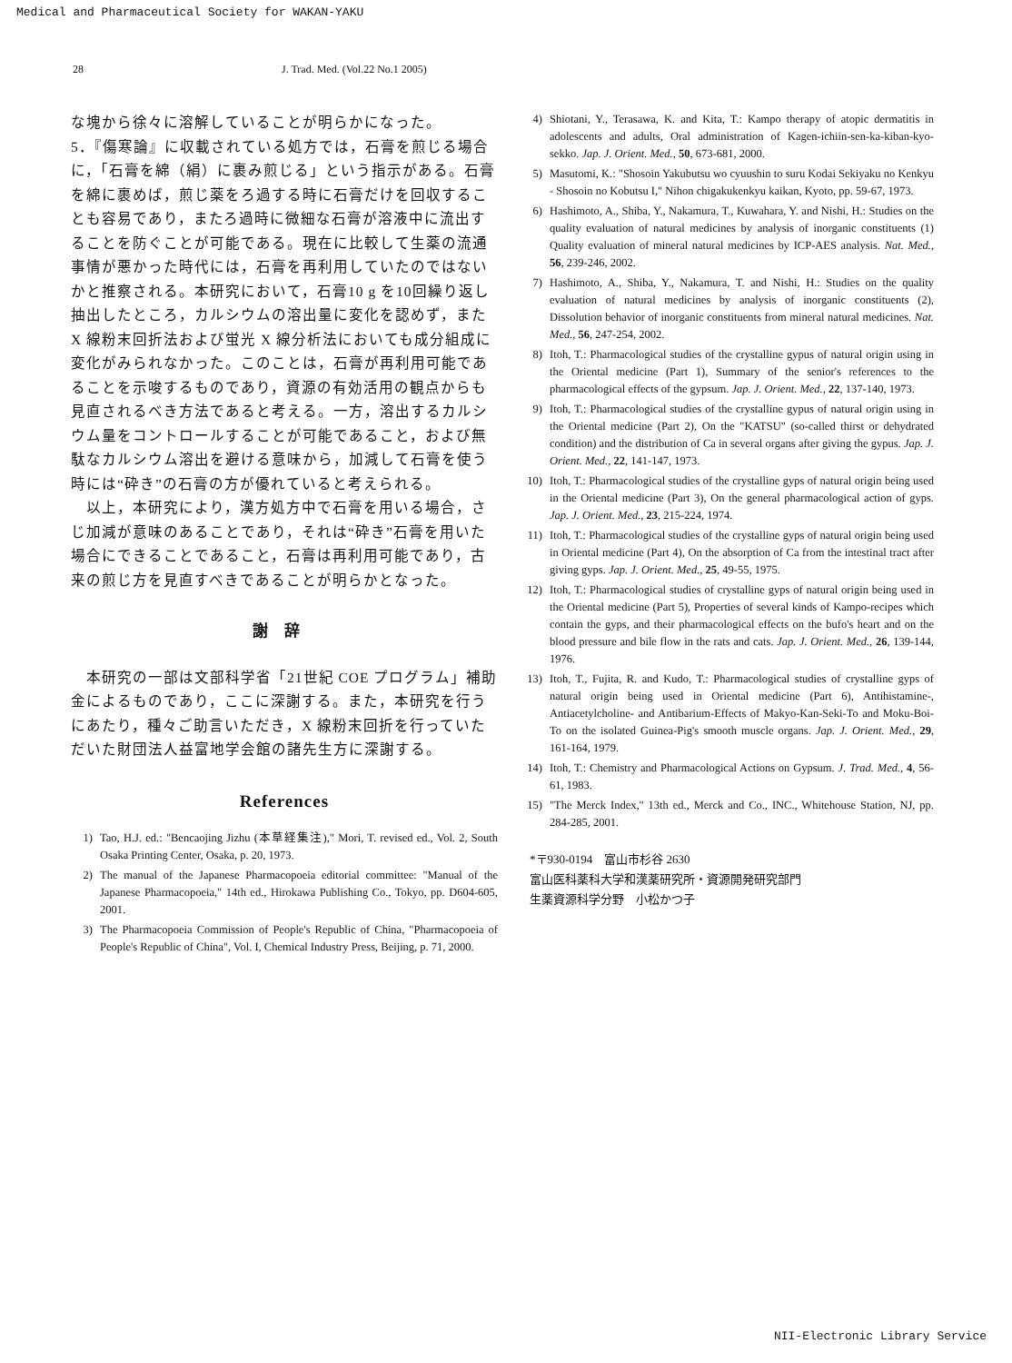Medical and Pharmaceutical Society for WAKAN-YAKU
28 J. Trad. Med. (Vol.22 No.1 2005)
な塊から徐々に溶解していることが明らかになった。
5．『傷寒論』に収載されている処方では，石膏を煎じる場合に，「石膏を綿（絹）に裹み煎じる」という指示がある。石膏を綿に裹めば，煎じ薬をろ過する時に石膏だけを回収することも容易であり，またろ過時に微細な石膏が溶液中に流出することを防ぐことが可能である。現在に比較して生薬の流通事情が悪かった時代には，石膏を再利用していたのではないかと推察される。本研究において，石膏10 g を10回繰り返し抽出したところ，カルシウムの溶出量に変化を認めず，また X 線粉末回折法および蛍光 X 線分析法においても成分組成に変化がみられなかった。このことは，石膏が再利用可能であることを示唆するものであり，資源の有効活用の観点からも見直されるべき方法であると考える。一方，溶出するカルシウム量をコントロールすることが可能であること，および無駄なカルシウム溶出を避ける意味から，加減して石膏を使う時には“砕き”の石膏の方が優れていると考えられる。
　以上，本研究により，漢方処方中で石膏を用いる場合，さじ加減が意味のあることであり，それは“砕き”石膏を用いた場合にできることであること，石膏は再利用可能であり，古来の煎じ方を見直すべきであることが明らかとなった。
謝辞
　本研究の一部は文部科学省「21世紀 COE プログラム」補助金によるものであり，ここに深謝する。また，本研究を行うにあたり，種々ご助言いただき，X 線粉末回折を行っていただいた財団法人益富地学会館の諸先生方に深謝する。
References
1) Tao, H.J. ed.: "Bencaojing Jizhu (本草経集注)," Mori, T. revised ed., Vol. 2, South Osaka Printing Center, Osaka, p. 20, 1973.
2) The manual of the Japanese Pharmacopoeia editorial committee: "Manual of the Japanese Pharmacopoeia," 14th ed., Hirokawa Publishing Co., Tokyo, pp. D604-605, 2001.
3) The Pharmacopoeia Commission of People's Republic of China, "Pharmacopoeia of People's Republic of China", Vol. I, Chemical Industry Press, Beijing, p. 71, 2000.
4) Shiotani, Y., Terasawa, K. and Kita, T.: Kampo therapy of atopic dermatitis in adolescents and adults, Oral administration of Kagen-ichiin-sen-ka-kiban-kyo-sekko. Jap. J. Orient. Med., 50, 673-681, 2000.
5) Masutomi, K.: "Shosoin Yakubutsu wo cyuushin to suru Kodai Sekiyaku no Kenkyu - Shosoin no Kobutsu I," Nihon chigakukenkyu kaikan, Kyoto, pp. 59-67, 1973.
6) Hashimoto, A., Shiba, Y., Nakamura, T., Kuwahara, Y. and Nishi, H.: Studies on the quality evaluation of natural medicines by analysis of inorganic constituents (1) Quality evaluation of mineral natural medicines by ICP-AES analysis. Nat. Med., 56, 239-246, 2002.
7) Hashimoto, A., Shiba, Y., Nakamura, T. and Nishi, H.: Studies on the quality evaluation of natural medicines by analysis of inorganic constituents (2), Dissolution behavior of inorganic constituents from mineral natural medicines. Nat. Med., 56, 247-254, 2002.
8) Itoh, T.: Pharmacological studies of the crystalline gypus of natural origin using in the Oriental medicine (Part 1), Summary of the senior's references to the pharmacological effects of the gypsum. Jap. J. Orient. Med., 22, 137-140, 1973.
9) Itoh, T.: Pharmacological studies of the crystalline gypus of natural origin using in the Oriental medicine (Part 2), On the "KATSU" (so-called thirst or dehydrated condition) and the distribution of Ca in several organs after giving the gypus. Jap. J. Orient. Med., 22, 141-147, 1973.
10) Itoh, T.: Pharmacological studies of the crystalline gyps of natural origin being used in the Oriental medicine (Part 3), On the general pharmacological action of gyps. Jap. J. Orient. Med., 23, 215-224, 1974.
11) Itoh, T.: Pharmacological studies of the crystalline gyps of natural origin being used in Oriental medicine (Part 4), On the absorption of Ca from the intestinal tract after giving gyps. Jap. J. Orient. Med., 25, 49-55, 1975.
12) Itoh, T.: Pharmacological studies of crystalline gyps of natural origin being used in the Oriental medicine (Part 5), Properties of several kinds of Kampo-recipes which contain the gyps, and their pharmacological effects on the bufo's heart and on the blood pressure and bile flow in the rats and cats. Jap. J. Orient. Med., 26, 139-144, 1976.
13) Itoh, T., Fujita, R. and Kudo, T.: Pharmacological studies of crystalline gyps of natural origin being used in Oriental medicine (Part 6), Antihistamine-, Antiacetylcholine- and Antibarium-Effects of Makyo-Kan-Seki-To and Moku-Boi-To on the isolated Guinea-Pig's smooth muscle organs. Jap. J. Orient. Med., 29, 161-164, 1979.
14) Itoh, T.: Chemistry and Pharmacological Actions on Gypsum. J. Trad. Med., 4, 56-61, 1983.
15) "The Merck Index," 13th ed., Merck and Co., INC., Whitehouse Station, NJ, pp. 284-285, 2001.
*〒930-0194　富山市杉谷 2630
富山医科薬科大学和漢薬研究所・資源開発研究部門
生薬資源科学分野　小松かつ子
NII-Electronic Library Service